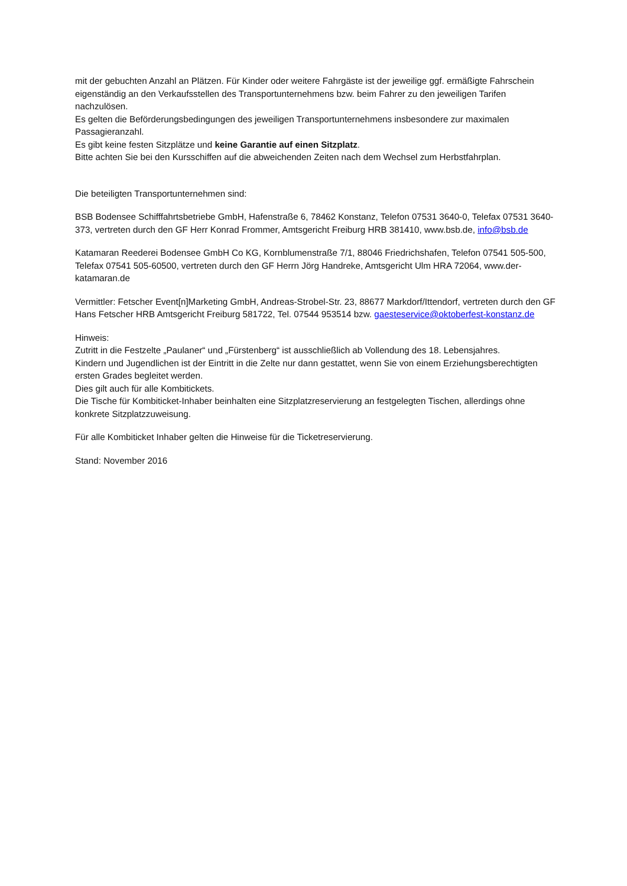mit der gebuchten Anzahl an Plätzen. Für Kinder oder weitere Fahrgäste ist der jeweilige ggf. ermäßigte Fahrschein eigenständig an den Verkaufsstellen des Transportunternehmens bzw. beim Fahrer zu den jeweiligen Tarifen nachzulösen.
Es gelten die Beförderungsbedingungen des jeweiligen Transportunternehmens insbesondere zur maximalen Passagieranzahl.
Es gibt keine festen Sitzplätze und keine Garantie auf einen Sitzplatz.
Bitte achten Sie bei den Kursschiffen auf die abweichenden Zeiten nach dem Wechsel zum Herbstfahrplan.
Die beteiligten Transportunternehmen sind:
BSB Bodensee Schifffahrtsbetriebe GmbH, Hafenstraße 6, 78462 Konstanz, Telefon 07531 3640-0, Telefax 07531 3640-373, vertreten durch den GF Herr Konrad Frommer, Amtsgericht Freiburg HRB 381410, www.bsb.de, info@bsb.de
Katamaran Reederei Bodensee GmbH Co KG, Kornblumenstraße 7/1, 88046 Friedrichshafen, Telefon 07541 505-500, Telefax 07541 505-60500, vertreten durch den GF Herrn Jörg Handreke, Amtsgericht Ulm HRA 72064, www.der-katamaran.de
Vermittler: Fetscher Event[n]Marketing GmbH, Andreas-Strobel-Str. 23, 88677 Markdorf/Ittendorf, vertreten durch den GF Hans Fetscher HRB Amtsgericht Freiburg 581722, Tel. 07544 953514 bzw. gaesteservice@oktoberfest-konstanz.de
Hinweis:
Zutritt in die Festzelte „Paulaner“ und „Fürstenberg“ ist ausschließlich ab Vollendung des 18. Lebensjahres.
Kindern und Jugendlichen ist der Eintritt in die Zelte nur dann gestattet, wenn Sie von einem Erziehungsberechtigten ersten Grades begleitet werden.
Dies gilt auch für alle Kombitickets.
Die Tische für Kombiticket-Inhaber beinhalten eine Sitzplatzreservierung an festgelegten Tischen, allerdings ohne konkrete Sitzplatzzuweisung.
Für alle Kombiticket Inhaber gelten die Hinweise für die Ticketreservierung.
Stand: November 2016